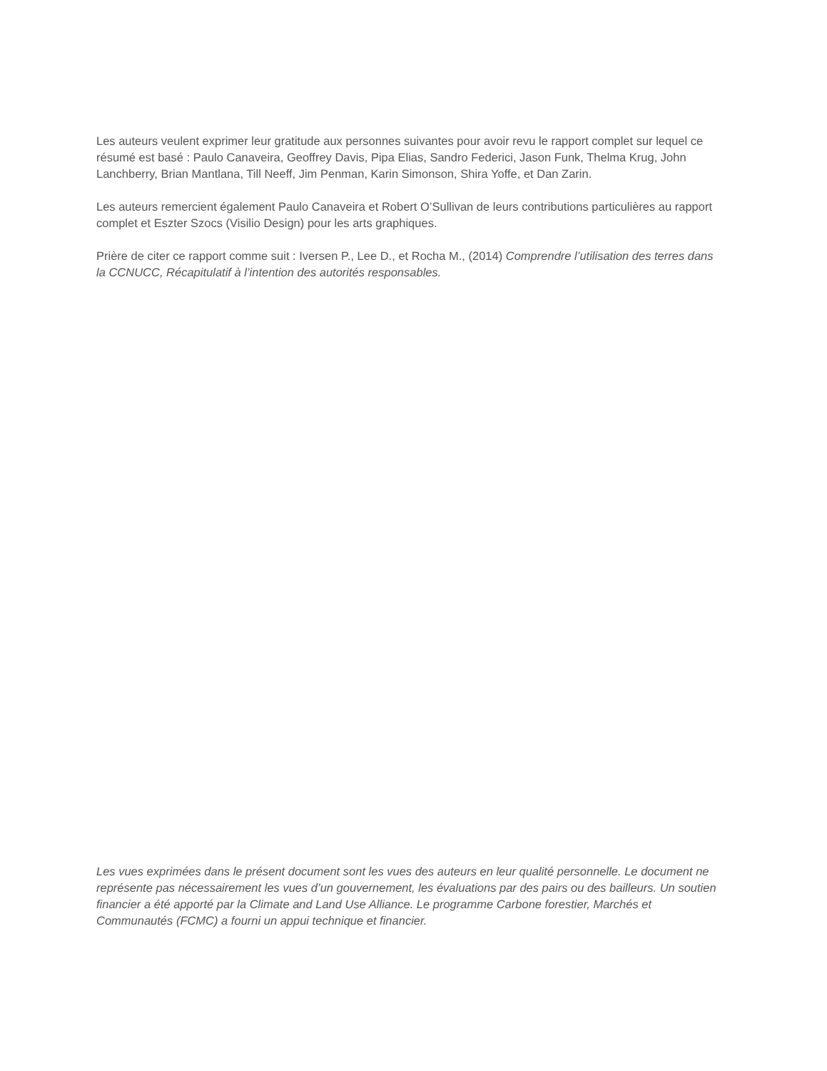Les auteurs veulent exprimer leur gratitude aux personnes suivantes pour avoir revu le rapport complet sur lequel ce résumé est basé : Paulo Canaveira, Geoffrey Davis, Pipa Elias, Sandro Federici, Jason Funk, Thelma Krug, John Lanchberry, Brian Mantlana, Till Neeff, Jim Penman, Karin Simonson, Shira Yoffe, et Dan Zarin.
Les auteurs remercient également Paulo Canaveira et Robert O’Sullivan de leurs contributions particulières au rapport complet et Eszter Szocs (Visilio Design) pour les arts graphiques.
Prière de citer ce rapport comme suit : Iversen P., Lee D., et Rocha M., (2014) Comprendre l’utilisation des terres dans la CCNUCC, Récapitulatif à l’intention des autorités responsables.
Les vues exprimées dans le présent document sont les vues des auteurs en leur qualité personnelle. Le document ne représente pas nécessairement les vues d’un gouvernement, les évaluations par des pairs ou des bailleurs. Un soutien financier a été apporté par la Climate and Land Use Alliance. Le programme Carbone forestier, Marchés et Communautés (FCMC) a fourni un appui technique et financier.